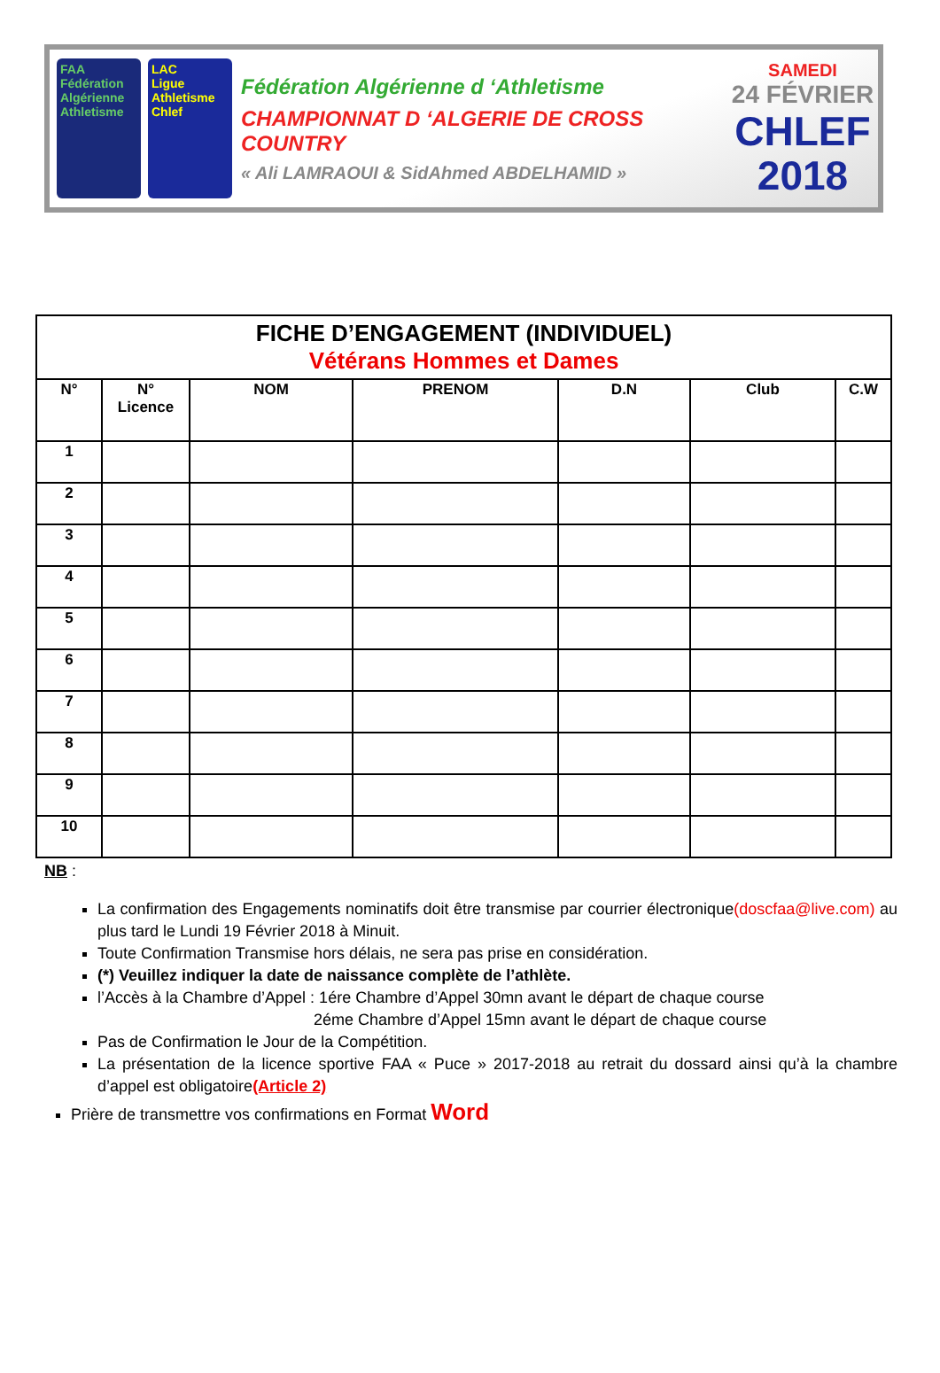FAA
Fédération Algérienne Athletisme
LAC
Ligue Athletisme Chlef
Fédération Algérienne d ‘Athletisme
CHAMPIONNAT D ‘ALGERIE DE CROSS COUNTRY
« Ali LAMRAOUI & SidAhmed ABDELHAMID »
SAMEDI
24 FÉVRIER
CHLEF
2018
| FICHE D’ENGAGEMENT (INDIVIDUEL) Vétérans Hommes et Dames | | | | | | |
| N° | N° Licence | NOM | PRENOM | D.N | Club | C.W |
| 1 | | | | | | |
| 2 | | | | | | |
| 3 | | | | | | |
| 4 | | | | | | |
| 5 | | | | | | |
| 6 | | | | | | |
| 7 | | | | | | |
| 8 | | | | | | |
| 9 | | | | | | |
| 10 | | | | | | |
NB :
La confirmation des Engagements nominatifs doit être transmise par courrier électronique(doscfaa@live.com) au plus tard le Lundi 19 Février 2018 à Minuit.
Toute Confirmation Transmise hors délais, ne sera pas prise en considération.
(*) Veuillez indiquer la date de naissance complète de l’athlète.
l’Accès à la Chambre d’Appel : 1ére Chambre d’Appel 30mn avant le départ de chaque course
2éme Chambre d’Appel 15mn avant le départ de chaque course
Pas de Confirmation le Jour de la Compétition.
La présentation de la licence sportive FAA « Puce » 2017-2018 au retrait du dossard ainsi qu’à la chambre d’appel est obligatoire(Article 2)
Prière de transmettre vos confirmations en Format Word